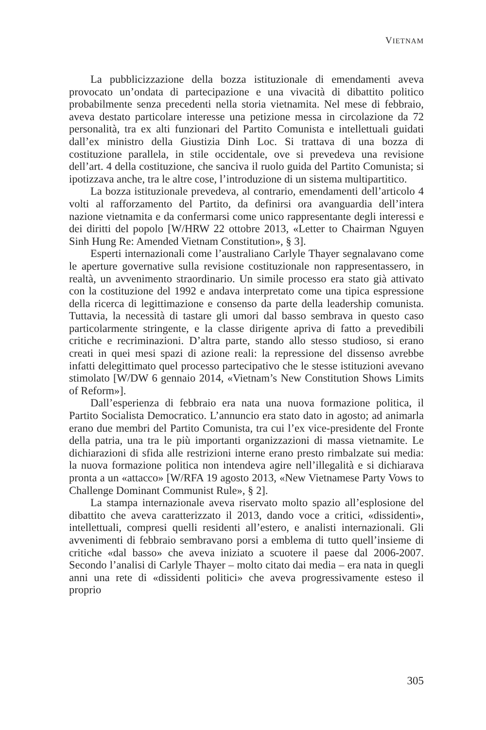VIETNAM
La pubblicizzazione della bozza istituzionale di emendamenti aveva provocato un’ondata di partecipazione e una vivacità di dibattito politico probabilmente senza precedenti nella storia vietnamita. Nel mese di febbraio, aveva destato particolare interesse una petizione messa in circolazione da 72 personalità, tra ex alti funzionari del Partito Comunista e intellettuali guidati dall’ex ministro della Giustizia Dinh Loc. Si trattava di una bozza di costituzione parallela, in stile occidentale, ove si prevedeva una revisione dell’art. 4 della costituzione, che sanciva il ruolo guida del Partito Comunista; si ipotizzava anche, tra le altre cose, l’introduzione di un sistema multipartitico.
La bozza istituzionale prevedeva, al contrario, emendamenti dell’articolo 4 volti al rafforzamento del Partito, da definirsi ora avanguardia dell’intera nazione vietnamita e da confermarsi come unico rappresentante degli interessi e dei diritti del popolo [W/HRW 22 ottobre 2013, «Letter to Chairman Nguyen Sinh Hung Re: Amended Vietnam Constitution», § 3].
Esperti internazionali come l’australiano Carlyle Thayer segnalavano come le aperture governative sulla revisione costituzionale non rappresentassero, in realtà, un avvenimento straordinario. Un simile processo era stato già attivato con la costituzione del 1992 e andava interpretato come una tipica espressione della ricerca di legittimazione e consenso da parte della leadership comunista. Tuttavia, la necessità di tastare gli umori dal basso sembrava in questo caso particolarmente stringente, e la classe dirigente apriva di fatto a prevedibili critiche e recriminazioni. D’altra parte, stando allo stesso studioso, si erano creati in quei mesi spazi di azione reali: la repressione del dissenso avrebbe infatti delegittimato quel processo partecipativo che le stesse istituzioni avevano stimolato [W/DW 6 gennaio 2014, «Vietnam’s New Constitution Shows Limits of Reform»].
Dall’esperienza di febbraio era nata una nuova formazione politica, il Partito Socialista Democratico. L’annuncio era stato dato in agosto; ad animarla erano due membri del Partito Comunista, tra cui l’ex vice-presidente del Fronte della patria, una tra le più importanti organizzazioni di massa vietnamite. Le dichiarazioni di sfida alle restrizioni interne erano presto rimbalzate sui media: la nuova formazione politica non intendeva agire nell’illegalità e si dichiarava pronta a un «attacco» [W/RFA 19 agosto 2013, «New Vietnamese Party Vows to Challenge Dominant Communist Rule», § 2].
La stampa internazionale aveva riservato molto spazio all’esplosione del dibattito che aveva caratterizzato il 2013, dando voce a critici, «dissidenti», intellettuali, compresi quelli residenti all’estero, e analisti internazionali. Gli avvenimenti di febbraio sembravano porsi a emblema di tutto quell’insieme di critiche «dal basso» che aveva iniziato a scuotere il paese dal 2006-2007. Secondo l’analisi di Carlyle Thayer – molto citato dai media – era nata in quegli anni una rete di «dissidenti politici» che aveva progressivamente esteso il proprio
305